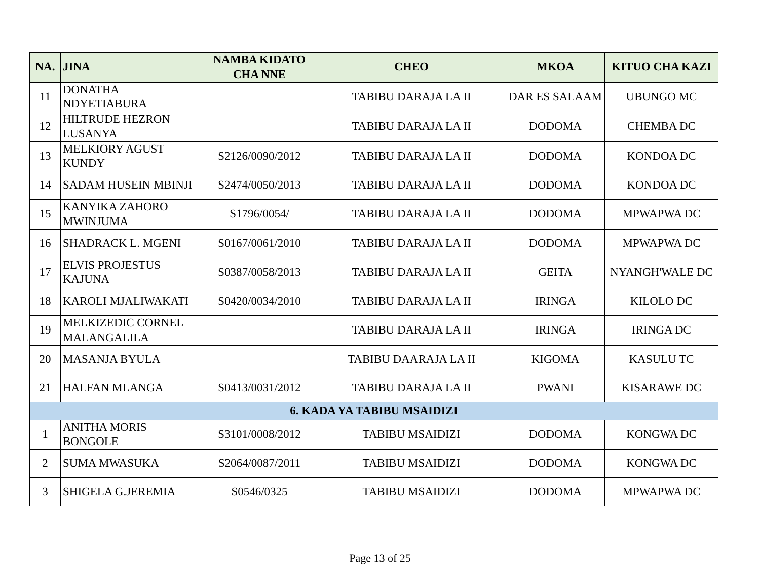| NA. | JINA | NAMBA KIDATO CHA NNE | CHEO | MKOA | KITUO CHA KAZI |
| --- | --- | --- | --- | --- | --- |
| 11 | DONATHA NDYETIABURA | | TABIBU DARAJA LA II | DAR ES SALAAM | UBUNGO MC |
| 12 | HILTRUDE HEZRON LUSANYA | | TABIBU DARAJA LA II | DODOMA | CHEMBA DC |
| 13 | MELKIORY AGUST KUNDY | S2126/0090/2012 | TABIBU DARAJA LA II | DODOMA | KONDOA DC |
| 14 | SADAM HUSEIN MBINJI | S2474/0050/2013 | TABIBU DARAJA LA II | DODOMA | KONDOA DC |
| 15 | KANYIKA ZAHORO MWINJUMA | S1796/0054/ | TABIBU DARAJA LA II | DODOMA | MPWAPWA DC |
| 16 | SHADRACK L. MGENI | S0167/0061/2010 | TABIBU DARAJA LA II | DODOMA | MPWAPWA DC |
| 17 | ELVIS PROJESTUS KAJUNA | S0387/0058/2013 | TABIBU DARAJA LA II | GEITA | NYANGH'WALE DC |
| 18 | KAROLI MJALIWAKATI | S0420/0034/2010 | TABIBU DARAJA LA II | IRINGA | KILOLO DC |
| 19 | MELKIZEDIC CORNEL MALANGALILA | | TABIBU DARAJA LA II | IRINGA | IRINGA DC |
| 20 | MASANJA BYULA | | TABIBU DAARAJA LA II | KIGOMA | KASULU TC |
| 21 | HALFAN MLANGA | S0413/0031/2012 | TABIBU DARAJA LA II | PWANI | KISARAWE DC |
| 6. KADA YA TABIBU MSAIDIZI | | | | | |
| 1 | ANITHA MORIS BONGOLE | S3101/0008/2012 | TABIBU MSAIDIZI | DODOMA | KONGWA DC |
| 2 | SUMA MWASUKA | S2064/0087/2011 | TABIBU MSAIDIZI | DODOMA | KONGWA DC |
| 3 | SHIGELA G.JEREMIA | S0546/0325 | TABIBU MSAIDIZI | DODOMA | MPWAPWA DC |
Page 13 of 25